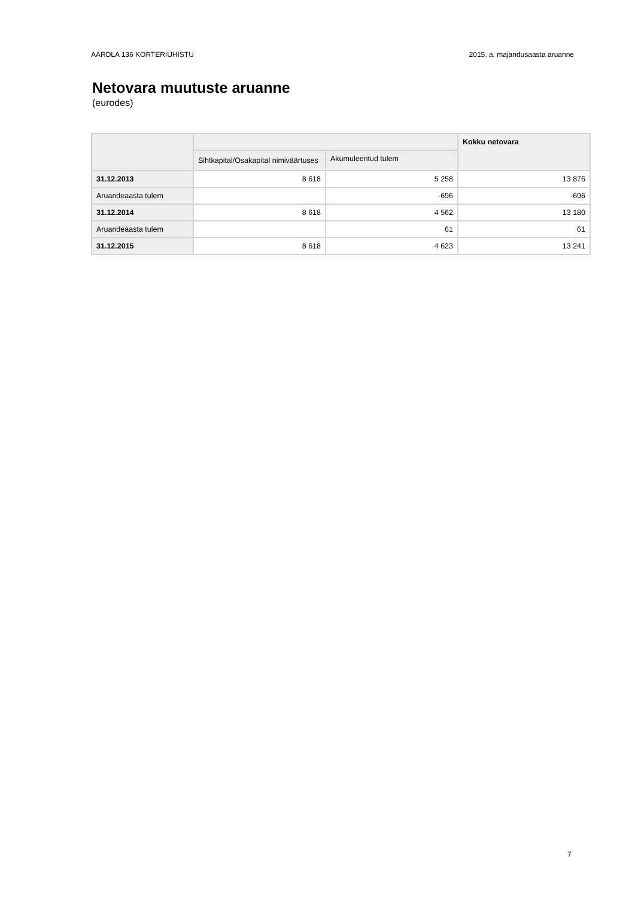AARDLA 136 KORTERIÜHISTU 2015. a. majandusaasta aruanne
Netovara muutuste aruanne
(eurodes)
| | | | Kokku netovara |
| --- | --- | --- | --- |
| | Sihtkapital/Osakapital nimiväärtuses | Akumuleeritud tulem | |
| 31.12.2013 | 8 618 | 5 258 | 13 876 |
| Aruandeaasta tulem | | -696 | -696 |
| 31.12.2014 | 8 618 | 4 562 | 13 180 |
| Aruandeaasta tulem | | 61 | 61 |
| 31.12.2015 | 8 618 | 4 623 | 13 241 |
7